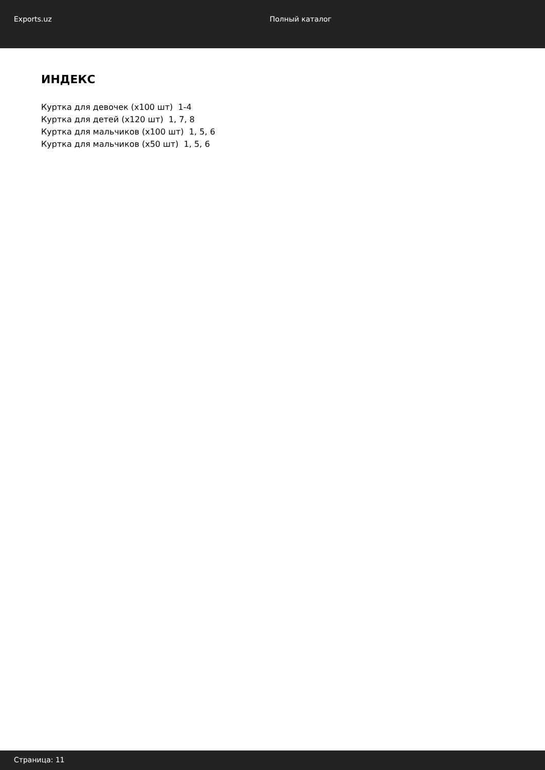Exports.uz Полный каталог
ИНДЕКС
Куртка для девочек (x100 шт) 1-4
Куртка для детей (x120 шт) 1, 7, 8
Куртка для мальчиков (x100 шт) 1, 5, 6
Куртка для мальчиков (x50 шт) 1, 5, 6
Страница: 11